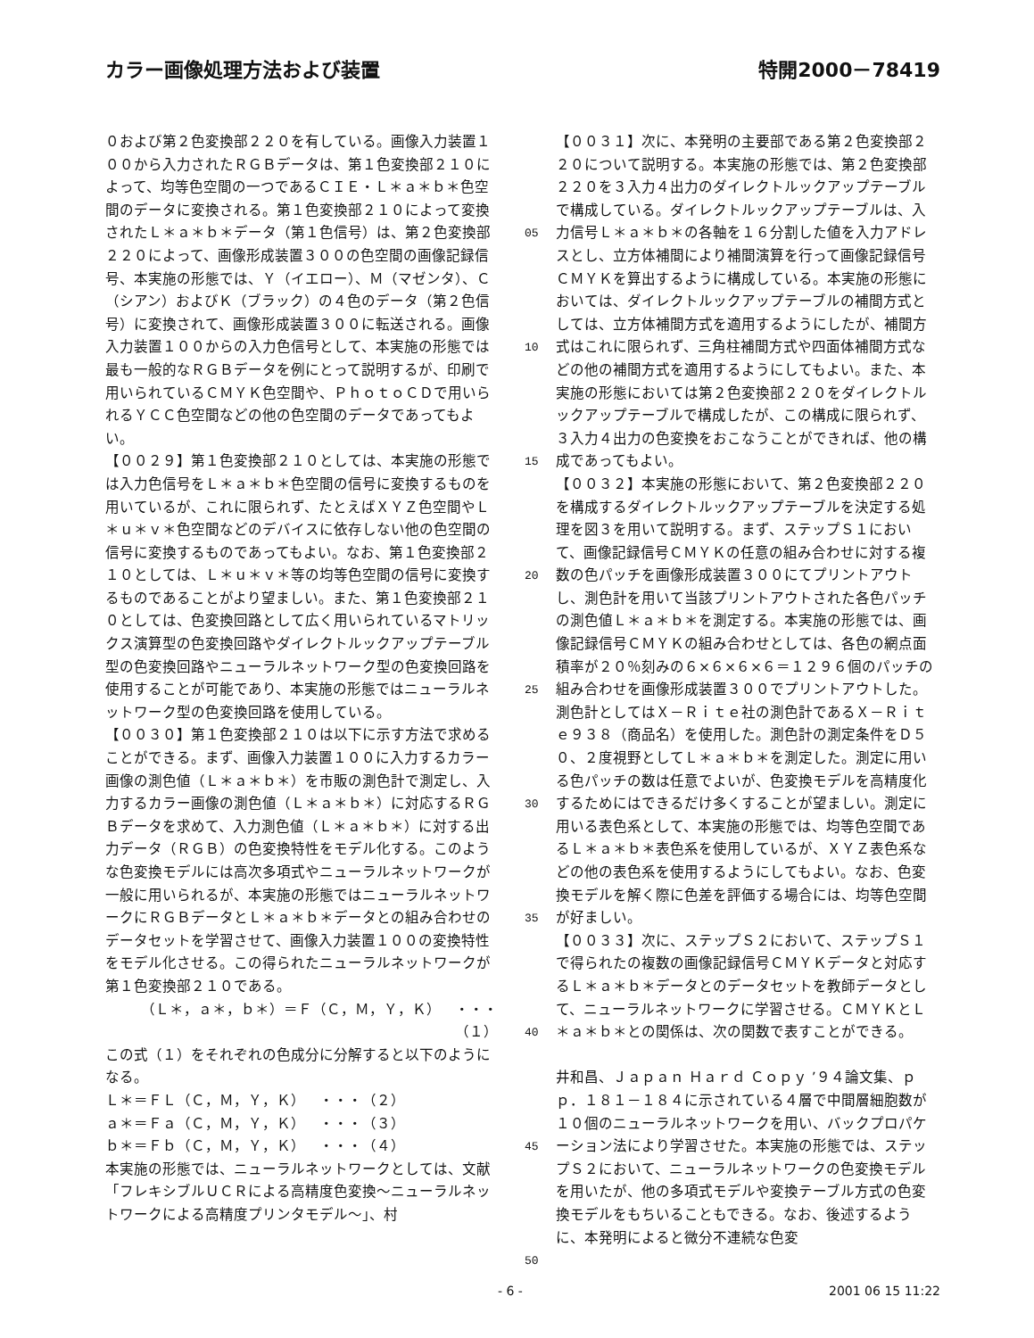カラー画像処理方法および装置 特開2000－78419
０および第２色変換部２２０を有している。画像入力装置１００から入力されたＲＧＢデータは、第１色変換部２１０によって、均等色空間の一つであるＣＩＥ・Ｌ＊ａ＊ｂ＊色空間のデータに変換される。第１色変換部２１０によって変換されたＬ＊ａ＊ｂ＊データ（第１色信号）は、第２色変換部２２０によって、画像形成装置３００の色空間の画像記録信号、本実施の形態では、Ｙ（イエロー）、Ｍ（マゼンタ）、Ｃ（シアン）およびＫ（ブラック）の４色のデータ（第２色信号）に変換されて、画像形成装置３００に転送される。画像入力装置１００からの入力色信号として、本実施の形態では最も一般的なＲＧＢデータを例にとって説明するが、印刷で用いられているＣＭＹＫ色空間や、ＰｈｏｔｏＣＤで用いられるＹＣＣ色空間などの他の色空間のデータであってもよい。
【００２９】第１色変換部２１０としては、本実施の形態では入力色信号をＬ＊ａ＊ｂ＊色空間の信号に変換するものを用いているが、これに限られず、たとえばＸＹＺ色空間やＬ＊ｕ＊ｖ＊色空間などのデバイスに依存しない他の色空間の信号に変換するものであってもよい。なお、第１色変換部２１０としては、Ｌ＊ｕ＊ｖ＊等の均等色空間の信号に変換するものであることがより望ましい。また、第１色変換部２１０としては、色変換回路として広く用いられているマトリックス演算型の色変換回路やダイレクトルックアップテーブル型の色変換回路やニューラルネットワーク型の色変換回路を使用することが可能であり、本実施の形態ではニューラルネットワーク型の色変換回路を使用している。
【００３０】第１色変換部２１０は以下に示す方法で求めることができる。まず、画像入力装置１００に入力するカラー画像の測色値（Ｌ＊ａ＊ｂ＊）を市販の測色計で測定し、入力するカラー画像の測色値（Ｌ＊ａ＊ｂ＊）に対応するＲＧＢデータを求めて、入力測色値（Ｌ＊ａ＊ｂ＊）に対する出力データ（ＲＧＢ）の色変換特性をモデル化する。このような色変換モデルには高次多項式やニューラルネットワークが一般に用いられるが、本実施の形態ではニューラルネットワークにＲＧＢデータとＬ＊ａ＊ｂ＊データとの組み合わせのデータセットを学習させて、画像入力装置１００の変換特性をモデル化させる。この得られたニューラルネットワークが第１色変換部２１０である。
（Ｌ＊，ａ＊，ｂ＊）＝Ｆ（Ｃ，Ｍ，Ｙ，Ｋ）　・・・（１）
この式（１）をそれぞれの色成分に分解すると以下のようになる。
Ｌ＊＝ＦＬ（Ｃ，Ｍ，Ｙ，Ｋ）　・・・（２）
ａ＊＝Ｆａ（Ｃ，Ｍ，Ｙ，Ｋ）　・・・（３）
ｂ＊＝Ｆｂ（Ｃ，Ｍ，Ｙ，Ｋ）　・・・（４）
本実施の形態では、ニューラルネットワークとしては、文献「フレキシブルＵＣＲによる高精度色変換～ニューラルネットワークによる高精度プリンタモデル～」、村
05
10
15
20
25
30
35
40
45
50
【００３１】次に、本発明の主要部である第２色変換部２２０について説明する。本実施の形態では、第２色変換部２２０を３入力４出力のダイレクトルックアップテーブルで構成している。ダイレクトルックアップテーブルは、入力信号Ｌ＊ａ＊ｂ＊の各軸を１６分割した値を入力アドレスとし、立方体補間により補間演算を行って画像記録信号ＣＭＹＫを算出するように構成している。本実施の形態においては、ダイレクトルックアップテーブルの補間方式としては、立方体補間方式を適用するようにしたが、補間方式はこれに限られず、三角柱補間方式や四面体補間方式などの他の補間方式を適用するようにしてもよい。また、本実施の形態においては第２色変換部２２０をダイレクトルックアップテーブルで構成したが、この構成に限られず、３入力４出力の色変換をおこなうことができれば、他の構成であってもよい。
【００３２】本実施の形態において、第２色変換部２２０を構成するダイレクトルックアップテーブルを決定する処理を図３を用いて説明する。まず、ステップＳ１において、画像記録信号ＣＭＹＫの任意の組み合わせに対する複数の色パッチを画像形成装置３００にてプリントアウトし、測色計を用いて当該プリントアウトされた各色パッチの測色値Ｌ＊ａ＊ｂ＊を測定する。本実施の形態では、画像記録信号ＣＭＹＫの組み合わせとしては、各色の網点面積率が２０％刻みの６×６×６×６＝１２９６個のパッチの組み合わせを画像形成装置３００でプリントアウトした。測色計としてはＸ－Ｒｉｔｅ社の測色計であるＸ－Ｒｉｔｅ９３８（商品名）を使用した。測色計の測定条件をＤ５０、２度視野としてＬ＊ａ＊ｂ＊を測定した。測定に用いる色パッチの数は任意でよいが、色変換モデルを高精度化するためにはできるだけ多くすることが望ましい。測定に用いる表色系として、本実施の形態では、均等色空間であるＬ＊ａ＊ｂ＊表色系を使用しているが、ＸＹＺ表色系などの他の表色系を使用するようにしてもよい。なお、色変換モデルを解く際に色差を評価する場合には、均等色空間が好ましい。
【００３３】次に、ステップＳ２において、ステップＳ１で得られたの複数の画像記録信号ＣＭＹＫデータと対応するＬ＊ａ＊ｂ＊データとのデータセットを教師データとして、ニューラルネットワークに学習させる。ＣＭＹＫとＬ＊ａ＊ｂ＊との関係は、次の関数で表すことができる。
井和昌、Ｊａｐａｎ Ｈａｒｄ Ｃｏｐｙ ’９４論文集、ｐｐ．１８１－１８４に示されている４層で中間層細胞数が１０個のニューラルネットワークを用い、バックプロパケーション法により学習させた。本実施の形態では、ステップＳ２において、ニューラルネットワークの色変換モデルを用いたが、他の多項式モデルや変換テーブル方式の色変換モデルをもちいることもできる。なお、後述するように、本発明によると微分不連続な色変
- 6 - 2001 06 15 11:22